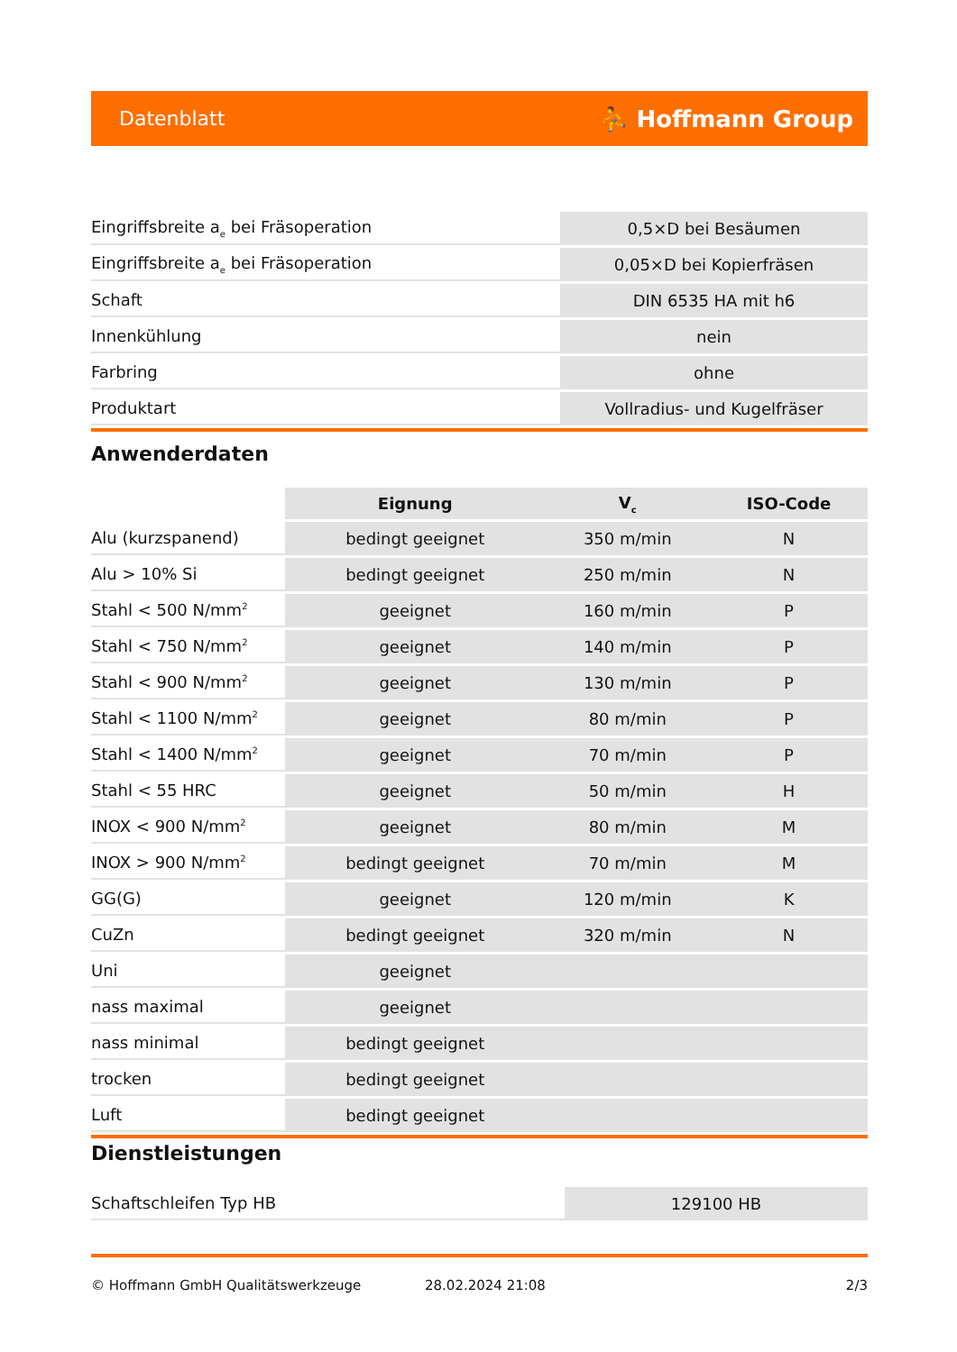Datenblatt ⛹ Hoffmann Group
| Eingriffsbreite a<sub>e</sub> bei Fräsoperation | 0,5×D bei Besäumen |
| Eingriffsbreite a<sub>e</sub> bei Fräsoperation | 0,05×D bei Kopierfräsen |
| Schaft | DIN 6535 HA mit h6 |
| Innenkühlung | nein |
| Farbring | ohne |
| Produktart | Vollradius- und Kugelfräser |
Anwenderdaten
| | Eignung | V<sub>c</sub> | ISO-Code |
| --- | --- | --- | --- |
| Alu (kurzspanend) | bedingt geeignet | 350 m/min | N |
| Alu > 10% Si | bedingt geeignet | 250 m/min | N |
| Stahl < 500 N/mm<sup>2</sup> | geeignet | 160 m/min | P |
| Stahl < 750 N/mm<sup>2</sup> | geeignet | 140 m/min | P |
| Stahl < 900 N/mm<sup>2</sup> | geeignet | 130 m/min | P |
| Stahl < 1100 N/mm<sup>2</sup> | geeignet | 80 m/min | P |
| Stahl < 1400 N/mm<sup>2</sup> | geeignet | 70 m/min | P |
| Stahl < 55 HRC | geeignet | 50 m/min | H |
| INOX < 900 N/mm<sup>2</sup> | geeignet | 80 m/min | M |
| INOX > 900 N/mm<sup>2</sup> | bedingt geeignet | 70 m/min | M |
| GG(G) | geeignet | 120 m/min | K |
| CuZn | bedingt geeignet | 320 m/min | N |
| Uni | geeignet | | |
| nass maximal | geeignet | | |
| nass minimal | bedingt geeignet | | |
| trocken | bedingt geeignet | | |
| Luft | bedingt geeignet | | |
Dienstleistungen
| Schaftschleifen Typ HB | 129100 HB |
© Hoffmann GmbH Qualitätswerkzeuge 28.02.2024 21:08 2/3